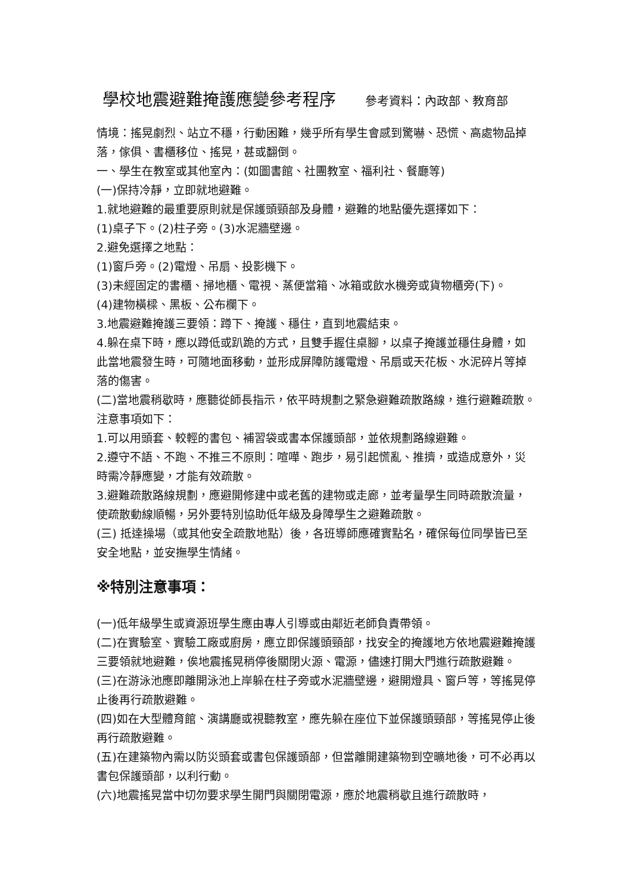學校地震避難掩護應變參考程序 參考資料：內政部、教育部
情境：搖晃劇烈、站立不穩，行動困難，幾乎所有學生會感到驚嚇、恐慌、高處物品掉落，傢俱、書櫃移位、搖晃，甚或翻倒。
一、學生在教室或其他室內：(如圖書館、社團教室、福利社、餐廳等)
(一)保持冷靜，立即就地避難。
1.就地避難的最重要原則就是保護頭頸部及身體，避難的地點優先選擇如下：
(1)桌子下。(2)柱子旁。(3)水泥牆壁邊。
2.避免選擇之地點：
(1)窗戶旁。(2)電燈、吊扇、投影機下。
(3)未經固定的書櫃、掃地櫃、電視、蒸便當箱、冰箱或飲水機旁或貨物櫃旁(下)。
(4)建物橫樑、黑板、公布欄下。
3.地震避難掩護三要領：蹲下、掩護、穩住，直到地震結束。
4.躲在桌下時，應以蹲低或趴跪的方式，且雙手握住桌腳，以桌子掩護並穩住身體，如此當地震發生時，可隨地面移動，並形成屏障防護電燈、吊扇或天花板、水泥碎片等掉落的傷害。
(二)當地震稍歇時，應聽從師長指示，依平時規劃之緊急避難疏散路線，進行避難疏散。注意事項如下：
1.可以用頭套、較輕的書包、補習袋或書本保護頭部，並依規劃路線避難。
2.遵守不語、不跑、不推三不原則：喧嘩、跑步，易引起慌亂、推擠，或造成意外，災時需冷靜應變，才能有效疏散。
3.避難疏散路線規劃，應避開修建中或老舊的建物或走廊，並考量學生同時疏散流量，使疏散動線順暢，另外要特別協助低年級及身障學生之避難疏散。
(三) 抵達操場（或其他安全疏散地點）後，各班導師應確實點名，確保每位同學皆已至安全地點，並安撫學生情緒。
※特別注意事項：
(一)低年級學生或資源班學生應由專人引導或由鄰近老師負責帶領。
(二)在實驗室、實驗工廠或廚房，應立即保護頭頸部，找安全的掩護地方依地震避難掩護三要領就地避難，俟地震搖晃稍停後關閉火源、電源，儘速打開大門進行疏散避難。
(三)在游泳池應即離開泳池上岸躲在柱子旁或水泥牆壁邊，避開燈具、窗戶等，等搖晃停止後再行疏散避難。
(四)如在大型體育館、演講廳或視聽教室，應先躲在座位下並保護頭頸部，等搖晃停止後再行疏散避難。
(五)在建築物內需以防災頭套或書包保護頭部，但當離開建築物到空曠地後，可不必再以書包保護頭部，以利行動。
(六)地震搖晃當中切勿要求學生開門與關閉電源，應於地震稍歇且進行疏散時，